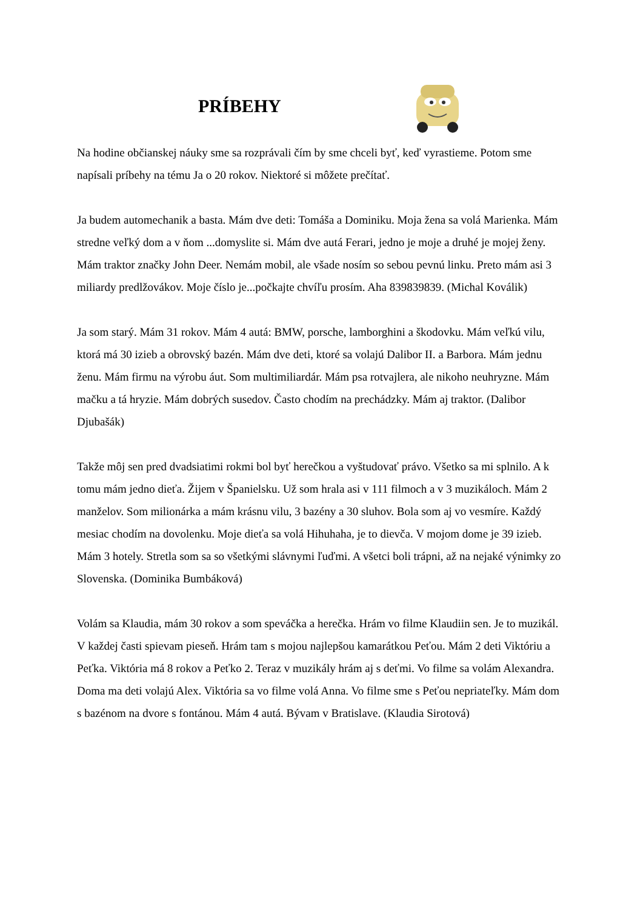PRÍBEHY
Na hodine občianskej náuky sme sa rozprávali čím by sme chceli byť, keď vyrastieme. Potom sme napísali príbehy na tému Ja o 20 rokov. Niektoré si môžete prečítať.
Ja budem automechanik a basta. Mám dve deti: Tomáša a Dominiku. Moja žena sa volá Marienka. Mám stredne veľký dom a v ňom ...domyslite si. Mám dve autá Ferari, jedno je moje a druhé je mojej ženy. Mám traktor značky John Deer. Nemám mobil, ale všade nosím so sebou pevnú linku. Preto mám asi 3 miliardy predlžovákov. Moje číslo je...počkajte chvíľu prosím. Aha 839839839. (Michal Koválik)
Ja som starý. Mám 31 rokov. Mám 4 autá: BMW, porsche, lamborghini a škodovku. Mám veľkú vilu, ktorá má 30 izieb a obrovský bazén. Mám dve deti, ktoré sa volajú Dalibor II. a Barbora. Mám jednu ženu. Mám firmu na výrobu áut. Som multimiliardár. Mám psa rotvajlera, ale nikoho neuhryzne. Mám mačku a tá hryzie. Mám dobrých susedov. Často chodím na prechádzky. Mám aj traktor. (Dalibor Djubašák)
Takže môj sen pred dvadsiatimi rokmi bol byť herečkou a vyštudovať právo. Všetko sa mi splnilo. A k tomu mám jedno dieťa. Žijem v Španielsku. Už som hrala asi v 111 filmoch a v 3 muzikáloch. Mám 2 manželov. Som milionárka a mám krásnu vilu, 3 bazény a 30 sluhov. Bola som aj vo vesmíre. Každý mesiac chodím na dovolenku. Moje dieťa sa volá Hihuhaha, je to dievča. V mojom dome je 39 izieb. Mám 3 hotely. Stretla som sa so všetkými slávnymi ľuďmi. A všetci boli trápni, až na nejaké výnimky zo Slovenska. (Dominika Bumbáková)
Volám sa Klaudia, mám 30 rokov a som speváčka a herečka. Hrám vo filme Klaudiin sen. Je to muzikál. V každej časti spievam pieseň. Hrám tam s mojou najlepšou kamarátkou Peťou. Mám 2 deti Viktóriu a Peťka. Viktória má 8 rokov a Peťko 2. Teraz v muzikály hrám aj s deťmi. Vo filme sa volám Alexandra. Doma ma deti volajú Alex. Viktória sa vo filme volá Anna. Vo filme sme s Peťou nepriateľky. Mám dom s bazénom na dvore s fontánou. Mám 4 autá. Bývam v Bratislave. (Klaudia Sirotová)